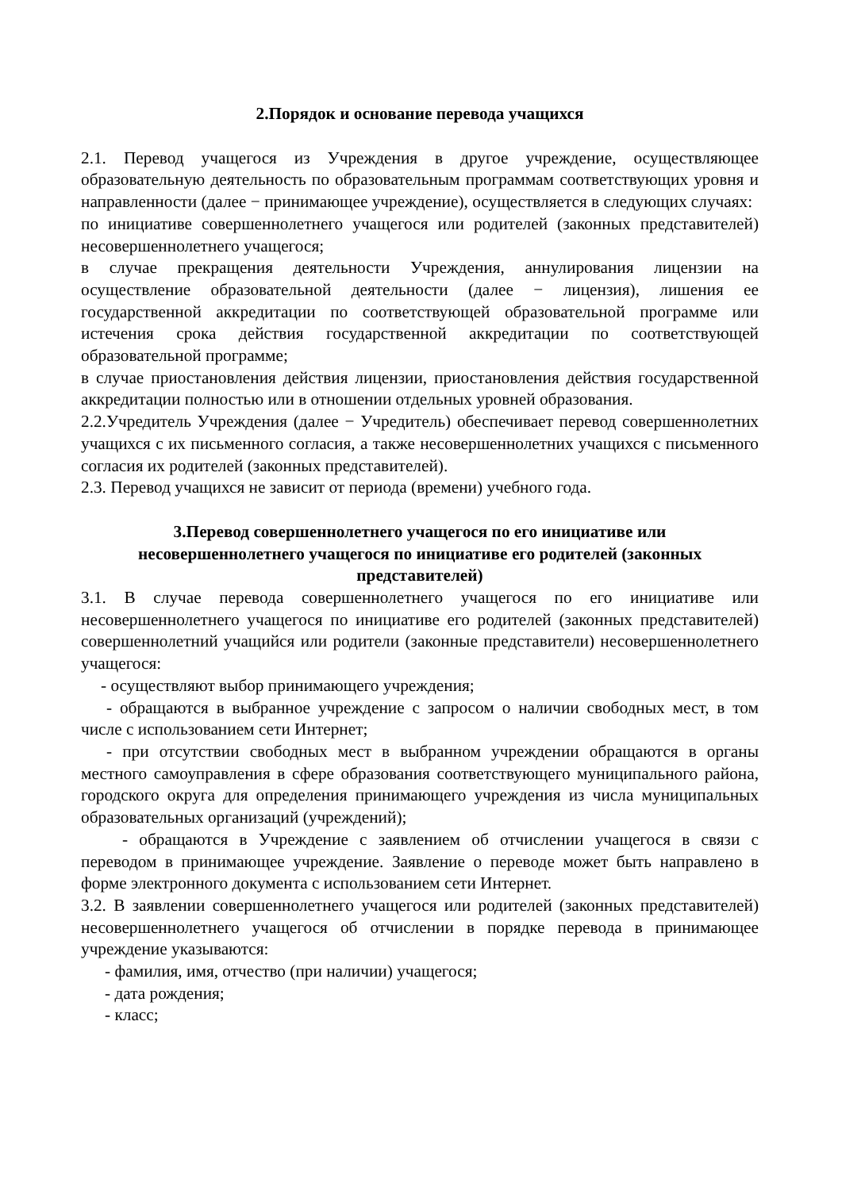2.Порядок и основание перевода учащихся
2.1. Перевод учащегося из Учреждения в другое учреждение, осуществляющее образовательную деятельность по образовательным программам соответствующих уровня и направленности (далее − принимающее учреждение), осуществляется в следующих случаях:
по инициативе совершеннолетнего учащегося или родителей (законных представителей) несовершеннолетнего учащегося;
в случае прекращения деятельности Учреждения, аннулирования лицензии на осуществление образовательной деятельности (далее − лицензия), лишения ее государственной аккредитации по соответствующей образовательной программе или истечения срока действия государственной аккредитации по соответствующей образовательной программе;
в случае приостановления действия лицензии, приостановления действия государственной аккредитации полностью или в отношении отдельных уровней образования.
2.2.Учредитель Учреждения (далее − Учредитель) обеспечивает перевод совершеннолетних учащихся с их письменного согласия, а также несовершеннолетних учащихся с письменного согласия их родителей (законных представителей).
2.3. Перевод учащихся не зависит от периода (времени) учебного года.
3.Перевод совершеннолетнего учащегося по его инициативе или
несовершеннолетнего учащегося по инициативе его родителей (законных
представителей)
3.1. В случае перевода совершеннолетнего учащегося по его инициативе или несовершеннолетнего учащегося по инициативе его родителей (законных представителей) совершеннолетний учащийся или родители (законные представители) несовершеннолетнего учащегося:
- осуществляют выбор принимающего учреждения;
- обращаются в выбранное учреждение с запросом о наличии свободных мест, в том числе с использованием сети Интернет;
- при отсутствии свободных мест в выбранном учреждении обращаются в органы местного самоуправления в сфере образования соответствующего муниципального района, городского округа для определения принимающего учреждения из числа муниципальных образовательных организаций (учреждений);
- обращаются в Учреждение с заявлением об отчислении учащегося в связи с переводом в принимающее учреждение. Заявление о переводе может быть направлено в форме электронного документа с использованием сети Интернет.
3.2. В заявлении совершеннолетнего учащегося или родителей (законных представителей) несовершеннолетнего учащегося об отчислении в порядке перевода в принимающее учреждение указываются:
- фамилия, имя, отчество (при наличии) учащегося;
- дата рождения;
- класс;